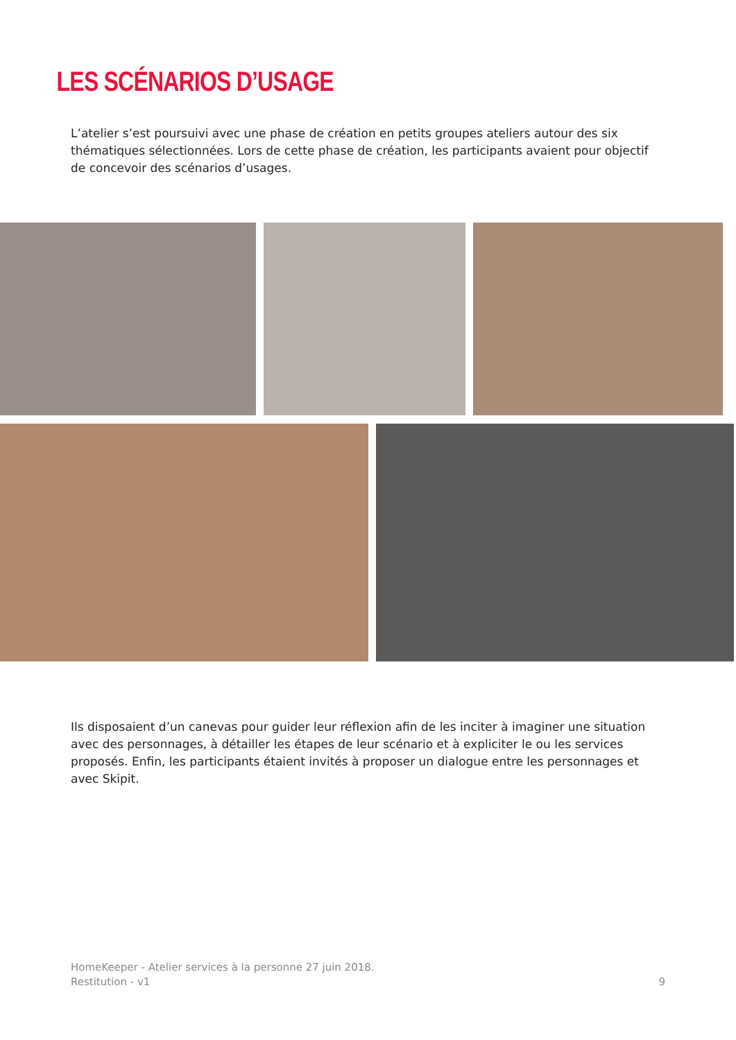LES SCÉNARIOS D’USAGE
L’atelier s’est poursuivi avec une phase de création en petits groupes ateliers autour des six thématiques sélectionnées. Lors de cette phase de création, les participants avaient pour objectif de concevoir des scénarios d’usages.
Ils disposaient d’un canevas pour guider leur réflexion afin de les inciter à imaginer une situation avec des personnages, à détailler les étapes de leur scénario et à expliciter le ou les services proposés. Enfin, les participants étaient invités à proposer un dialogue entre les personnages et avec Skipit.
HomeKeeper - Atelier services à la personne 27 juin 2018.
Restitution - v1
9